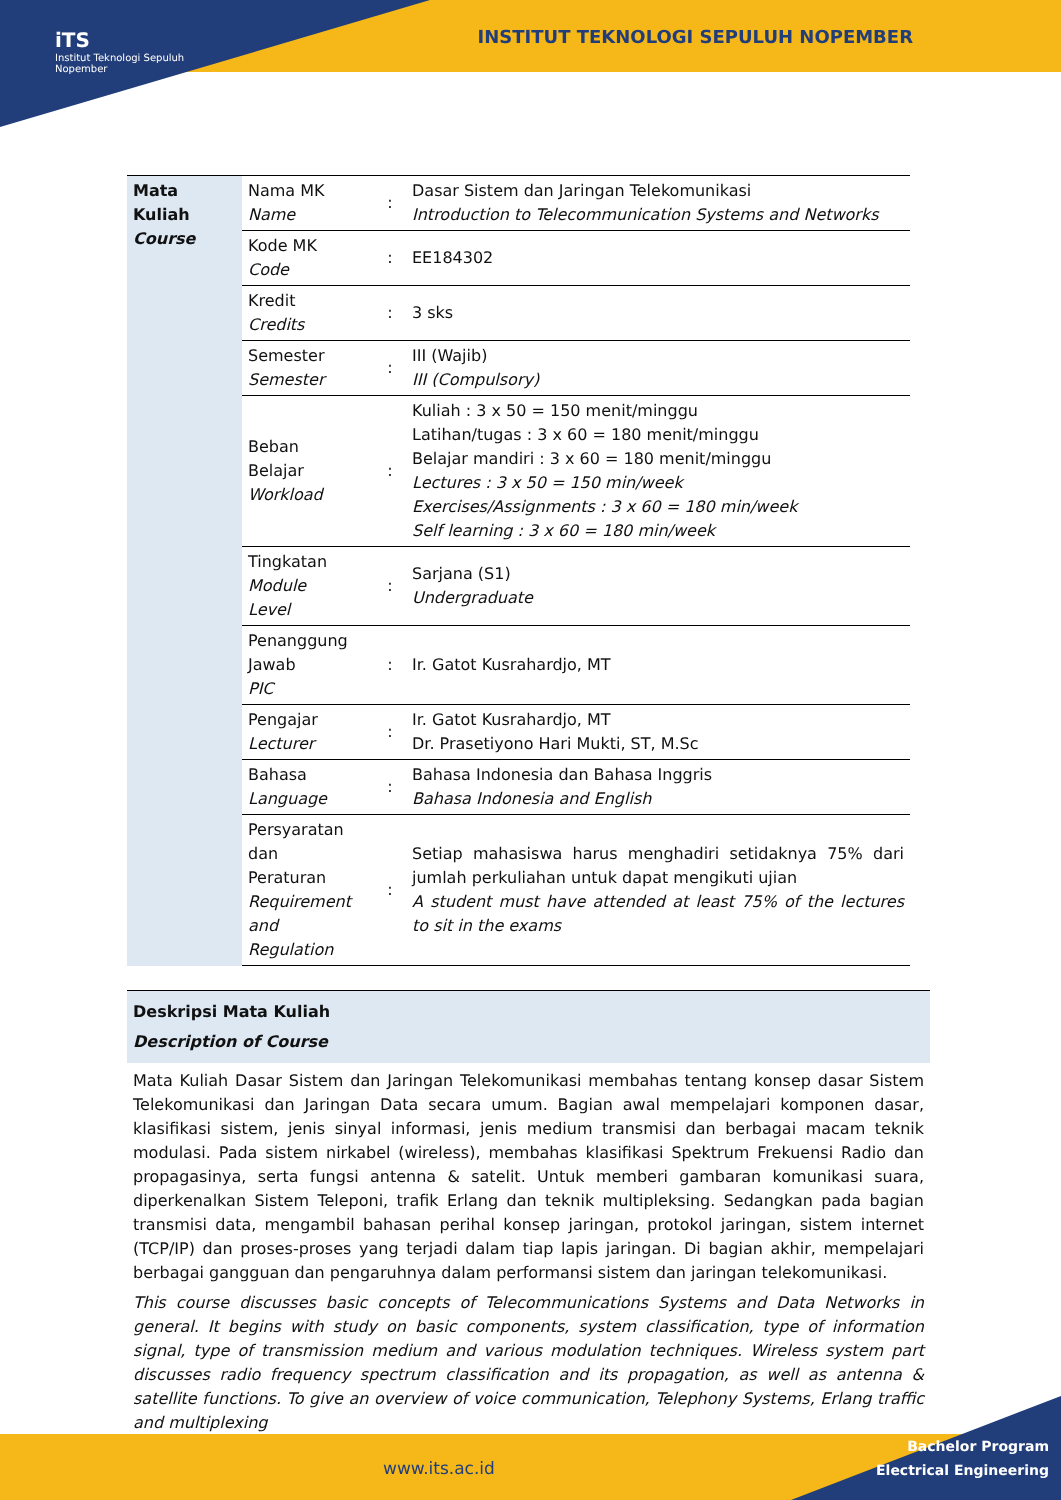iTS
Institut Teknologi Sepuluh Nopember
INSTITUT TEKNOLOGI SEPULUH NOPEMBER
| Mata Kuliah Course | Nama MK Name | : | Dasar Sistem dan Jaringan Telekomunikasi Introduction to Telecommunication Systems and Networks |
| | Kode MK Code | : | EE184302 |
| | Kredit Credits | : | 3 sks |
| | Semester Semester | : | III (Wajib) III (Compulsory) |
| | Beban Belajar Workload | : | Kuliah : 3 x 50 = 150 menit/minggu Latihan/tugas : 3 x 60 = 180 menit/minggu Belajar mandiri : 3 x 60 = 180 menit/minggu Lectures : 3 x 50 = 150 min/week Exercises/Assignments : 3 x 60 = 180 min/week Self learning : 3 x 60 = 180 min/week |
| | Tingkatan Module Level | : | Sarjana (S1) Undergraduate |
| | Penanggung Jawab PIC | : | Ir. Gatot Kusrahardjo, MT |
| | Pengajar Lecturer | : | Ir. Gatot Kusrahardjo, MT Dr. Prasetiyono Hari Mukti, ST, M.Sc |
| | Bahasa Language | : | Bahasa Indonesia dan Bahasa Inggris Bahasa Indonesia and English |
| | Persyaratan dan Peraturan Requirement and Regulation | : | Setiap mahasiswa harus menghadiri setidaknya 75% dari jumlah perkuliahan untuk dapat mengikuti ujian A student must have attended at least 75% of the lectures to sit in the exams |
Deskripsi Mata Kuliah
Description of Course
Mata Kuliah Dasar Sistem dan Jaringan Telekomunikasi membahas tentang konsep dasar Sistem Telekomunikasi dan Jaringan Data secara umum. Bagian awal mempelajari komponen dasar, klasifikasi sistem, jenis sinyal informasi, jenis medium transmisi dan berbagai macam teknik modulasi. Pada sistem nirkabel (wireless), membahas klasifikasi Spektrum Frekuensi Radio dan propagasinya, serta fungsi antenna & satelit. Untuk memberi gambaran komunikasi suara, diperkenalkan Sistem Teleponi, trafik Erlang dan teknik multipleksing. Sedangkan pada bagian transmisi data, mengambil bahasan perihal konsep jaringan, protokol jaringan, sistem internet (TCP/IP) dan proses-proses yang terjadi dalam tiap lapis jaringan. Di bagian akhir, mempelajari berbagai gangguan dan pengaruhnya dalam performansi sistem dan jaringan telekomunikasi.
This course discusses basic concepts of Telecommunications Systems and Data Networks in general. It begins with study on basic components, system classification, type of information signal, type of transmission medium and various modulation techniques. Wireless system part discusses radio frequency spectrum classification and its propagation, as well as antenna & satellite functions. To give an overview of voice communication, Telephony Systems, Erlang traffic and multiplexing
www.its.ac.id
Bachelor Program
Electrical Engineering